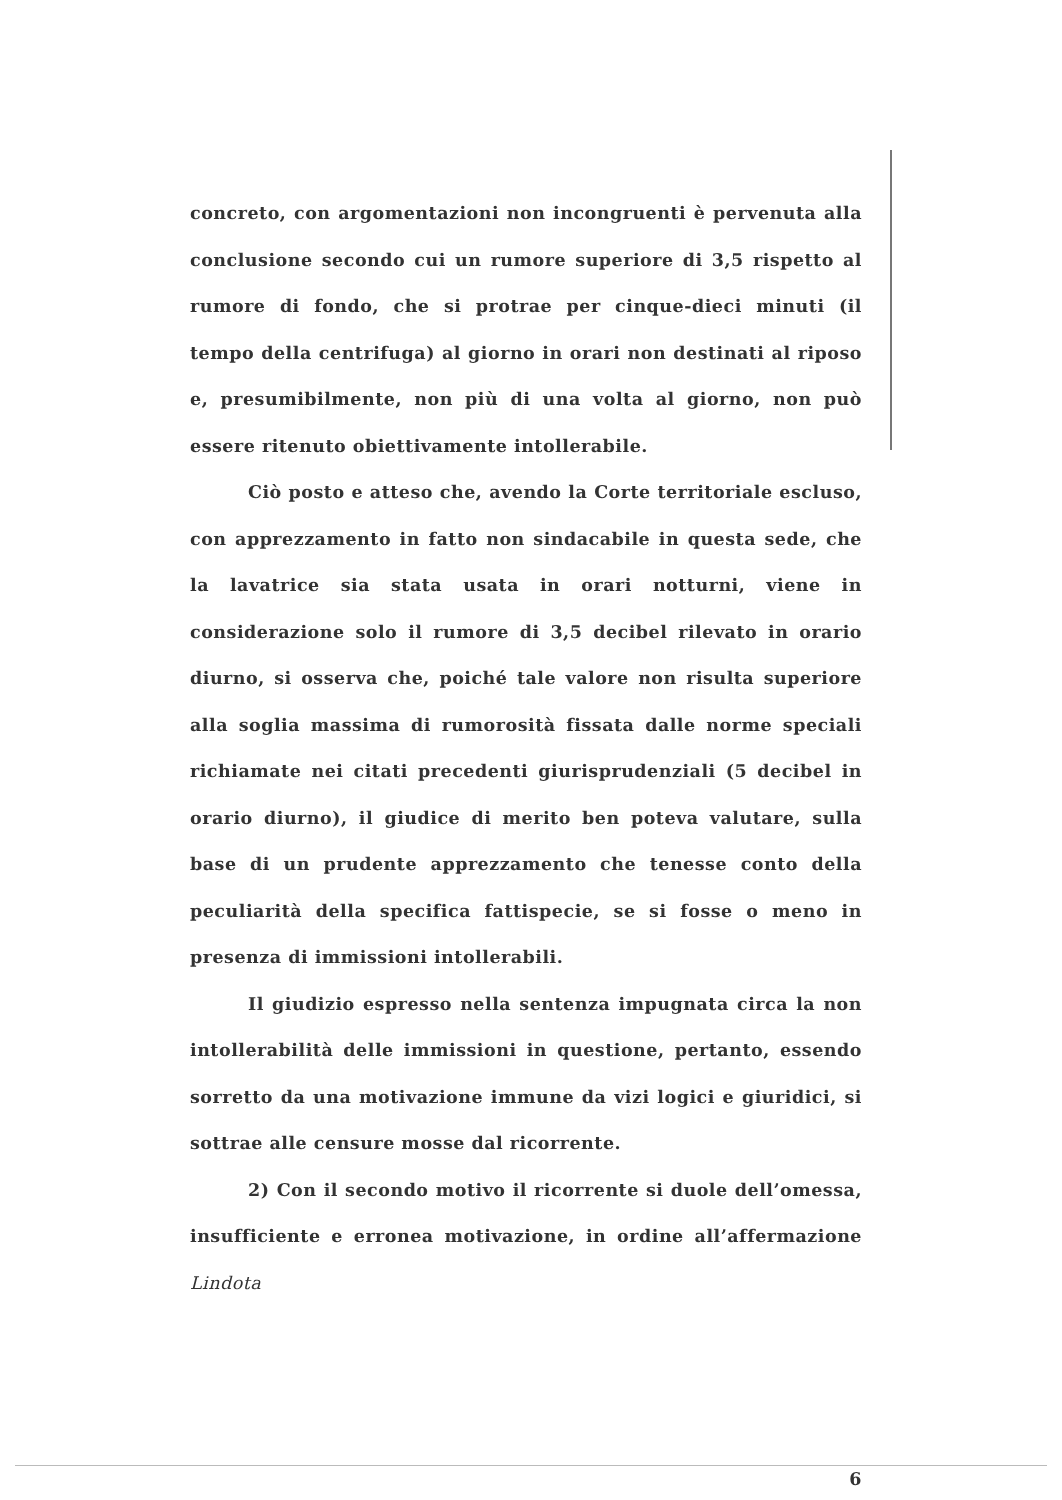concreto, con argomentazioni non incongruenti è pervenuta alla conclusione secondo cui un rumore superiore di 3,5 rispetto al rumore di fondo, che si protrae per cinque-dieci minuti (il tempo della centrifuga) al giorno in orari non destinati al riposo e, presumibilmente, non più di una volta al giorno, non può essere ritenuto obiettivamente intollerabile.
Ciò posto e atteso che, avendo la Corte territoriale escluso, con apprezzamento in fatto non sindacabile in questa sede, che la lavatrice sia stata usata in orari notturni, viene in considerazione solo il rumore di 3,5 decibel rilevato in orario diurno, si osserva che, poiché tale valore non risulta superiore alla soglia massima di rumorosità fissata dalle norme speciali richiamate nei citati precedenti giurisprudenziali (5 decibel in orario diurno), il giudice di merito ben poteva valutare, sulla base di un prudente apprezzamento che tenesse conto della peculiarità della specifica fattispecie, se si fosse o meno in presenza di immissioni intollerabili.
Il giudizio espresso nella sentenza impugnata circa la non intollerabilità delle immissioni in questione, pertanto, essendo sorretto da una motivazione immune da vizi logici e giuridici, si sottrae alle censure mosse dal ricorrente.
2) Con il secondo motivo il ricorrente si duole dell’omessa, insufficiente e erronea motivazione, in ordine all’affermazione Lindota
6